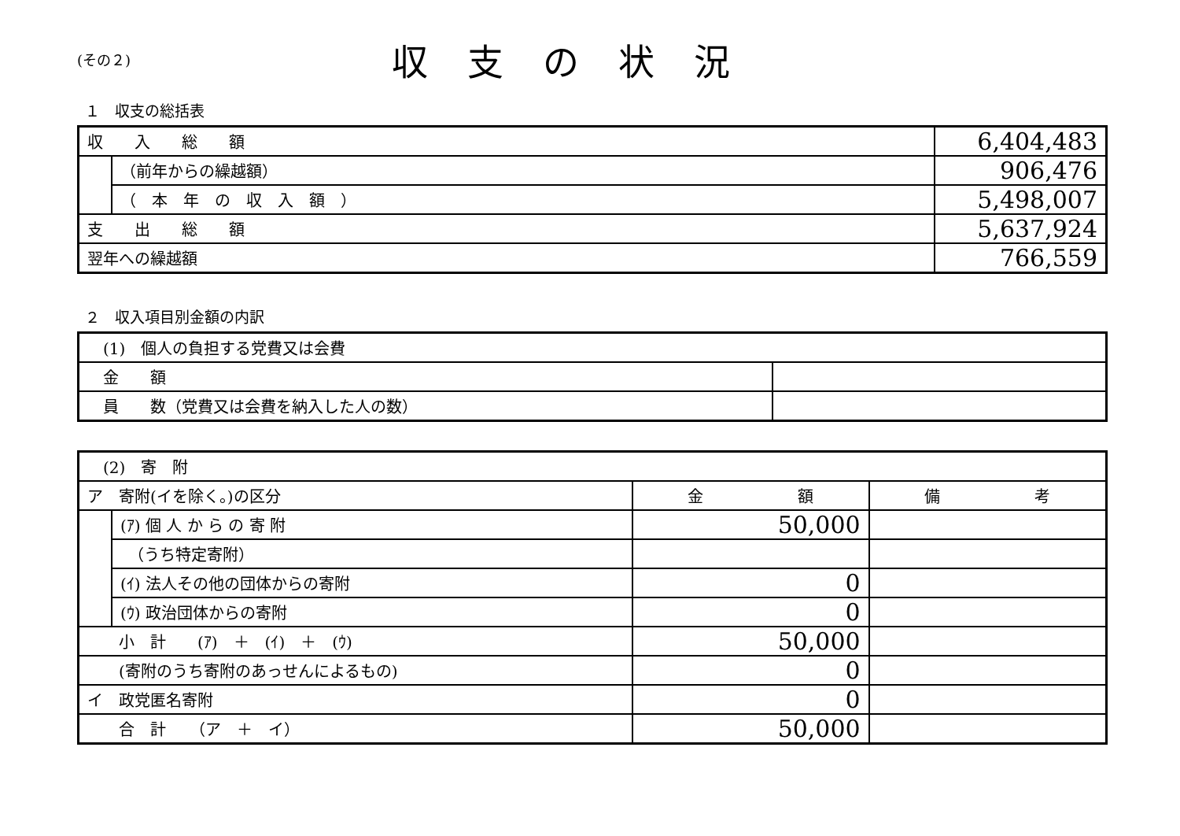(その２)
収支の状況
１　収支の総括表
| 収 入 総 額 | | 6,404,483 |
| | （前年からの繰越額） | 906,476 |
| | （ 本 年 の 収 入 額 ） | 5,498,007 |
| 支 出 総 額 | | 5,637,924 |
| 翌年への繰越額 | | 766,559 |
２　収入項目別金額の内訳
| (1) 個人の負担する党費又は会費 | |
| 金 額 | |
| 員 数（党費又は会費を納入した人の数） | |
| (2) 寄 附 | | | |
| ア 寄附(イを除く。)の区分 | | 金 額 | 備 考 |
| | (ｱ) 個 人 か ら の 寄 附 | 50,000 | |
| | （うち特定寄附） | | |
| | (ｲ) 法人その他の団体からの寄附 | 0 | |
| | (ｳ) 政治団体からの寄附 | 0 | |
| 小 計 (ｱ) ＋ (ｲ) ＋ (ｳ) | | 50,000 | |
| (寄附のうち寄附のあっせんによるもの) | | 0 | |
| イ 政党匿名寄附 | | 0 | |
| 合 計 （ア ＋ イ） | | 50,000 | |